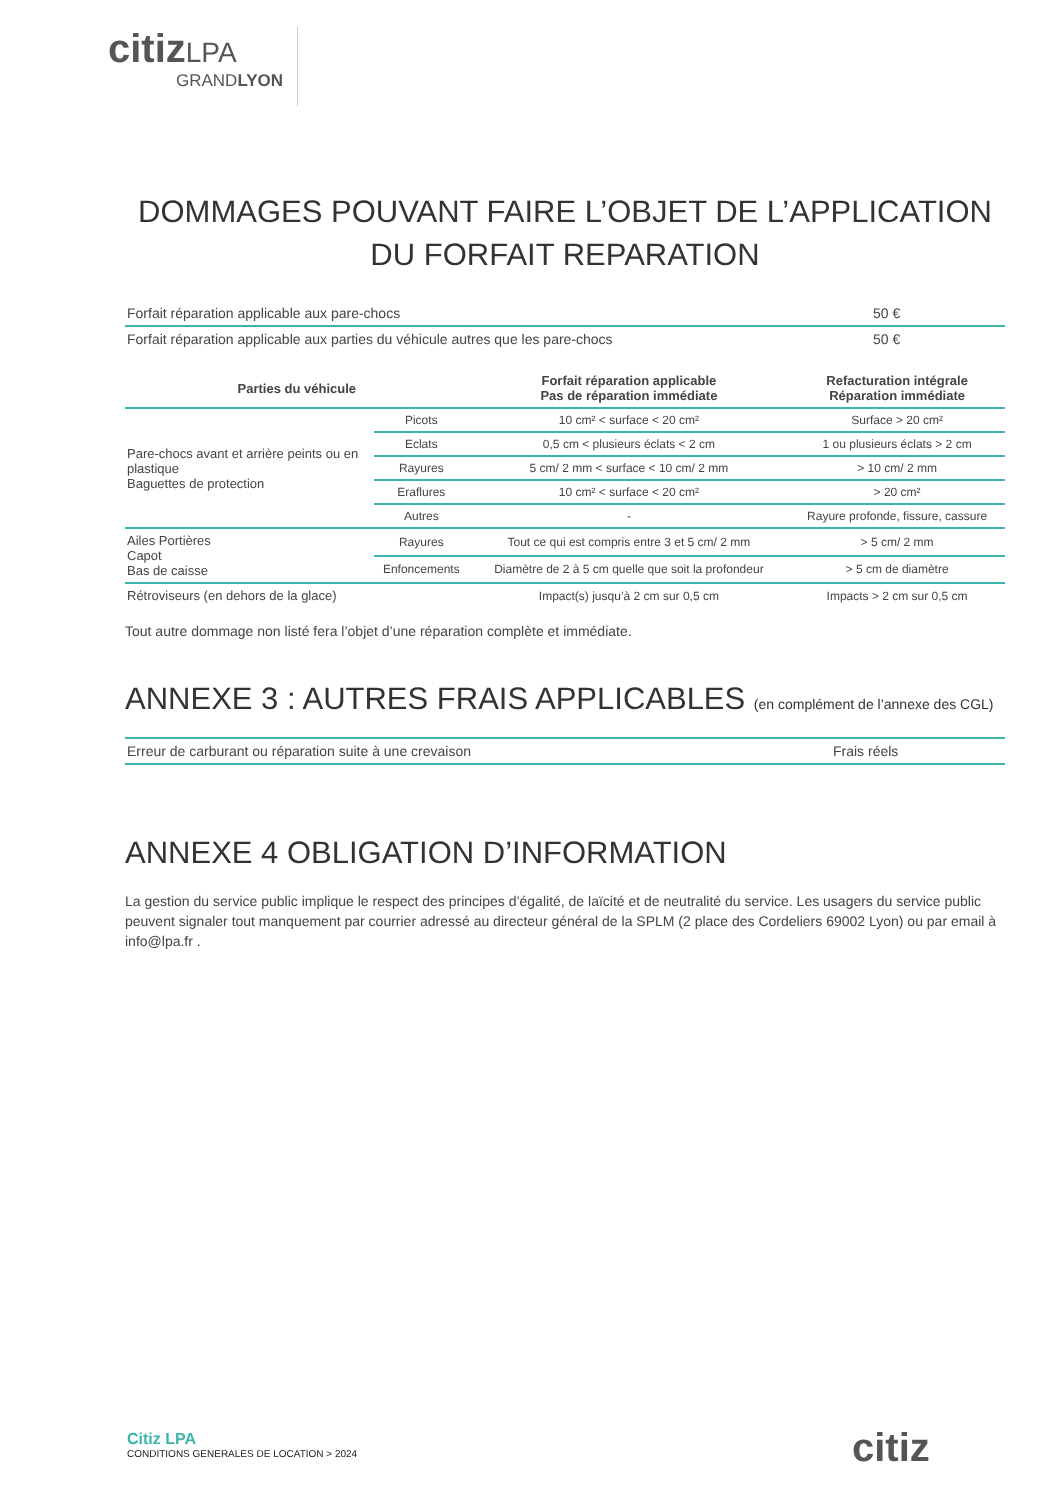citiz LPA
GRANDLYON
DOMMAGES POUVANT FAIRE L’OBJET DE L’APPLICATION
DU FORFAIT REPARATION
| Forfait réparation applicable aux pare-chocs | 50 € |
| Forfait réparation applicable aux parties du véhicule autres que les pare-chocs | 50 € |
| Parties du véhicule | | Forfait réparation applicable Pas de réparation immédiate | Refacturation intégrale Réparation immédiate |
| --- | --- | --- | --- |
| Pare-chocs avant et arrière peints ou en plastique Baguettes de protection | Picots | 10 cm² < surface < 20 cm² | Surface > 20 cm² |
| | Eclats | 0,5 cm < plusieurs éclats < 2 cm | 1 ou plusieurs éclats > 2 cm |
| | Rayures | 5 cm/ 2 mm < surface < 10 cm/ 2 mm | > 10 cm/ 2 mm |
| | Eraflures | 10 cm² < surface < 20 cm² | > 20 cm² |
| | Autres | - | Rayure profonde, fissure, cassure |
| Ailes Portières Capot Bas de caisse | Rayures | Tout ce qui est compris entre 3 et 5 cm/ 2 mm | > 5 cm/ 2 mm |
| | Enfoncements | Diamètre de 2 à 5 cm quelle que soit la profondeur | > 5 cm de diamètre |
| Rétroviseurs (en dehors de la glace) | | Impact(s) jusqu’à 2 cm sur 0,5 cm | Impacts > 2 cm sur 0,5 cm |
Tout autre dommage non listé fera l’objet d’une réparation complète et immédiate.
ANNEXE 3 : AUTRES FRAIS APPLICABLES (en complément de l’annexe des CGL)
| Erreur de carburant ou réparation suite à une crevaison | Frais réels |
ANNEXE 4 OBLIGATION D’INFORMATION
La gestion du service public implique le respect des principes d’égalité, de laïcité et de neutralité du service. Les usagers du service public peuvent signaler tout manquement par courrier adressé au directeur général de la SPLM (2 place des Cordeliers 69002 Lyon) ou par email à info@lpa.fr .
Citiz LPA
CONDITIONS GENERALES DE LOCATION > 2024
citiz